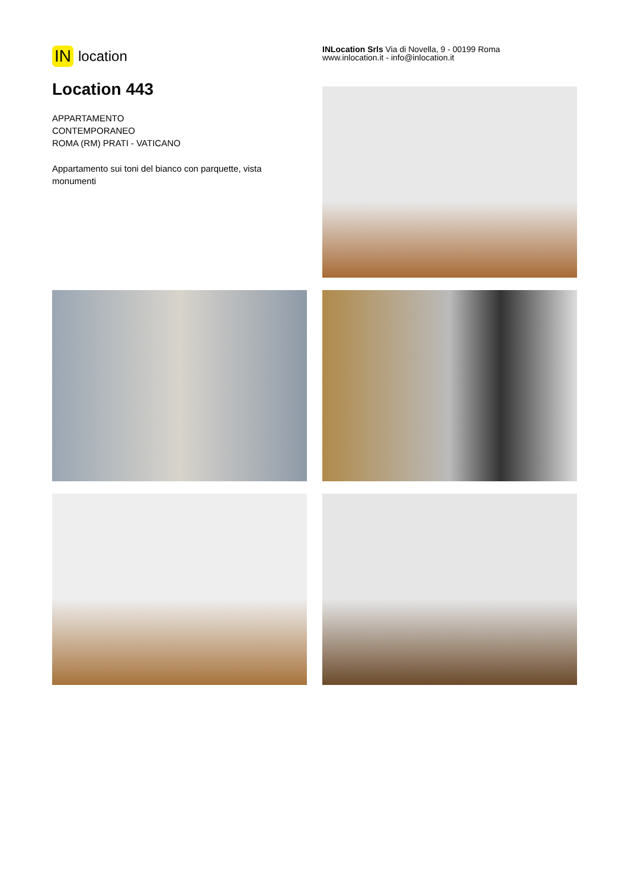IN location
Location 443
APPARTAMENTO
CONTEMPORANEO
ROMA (RM) PRATI - VATICANO
Appartamento sui toni del bianco con parquette, vista monumenti
INLocation Srls Via di Novella, 9 - 00199 Roma
www.inlocation.it - info@inlocation.it